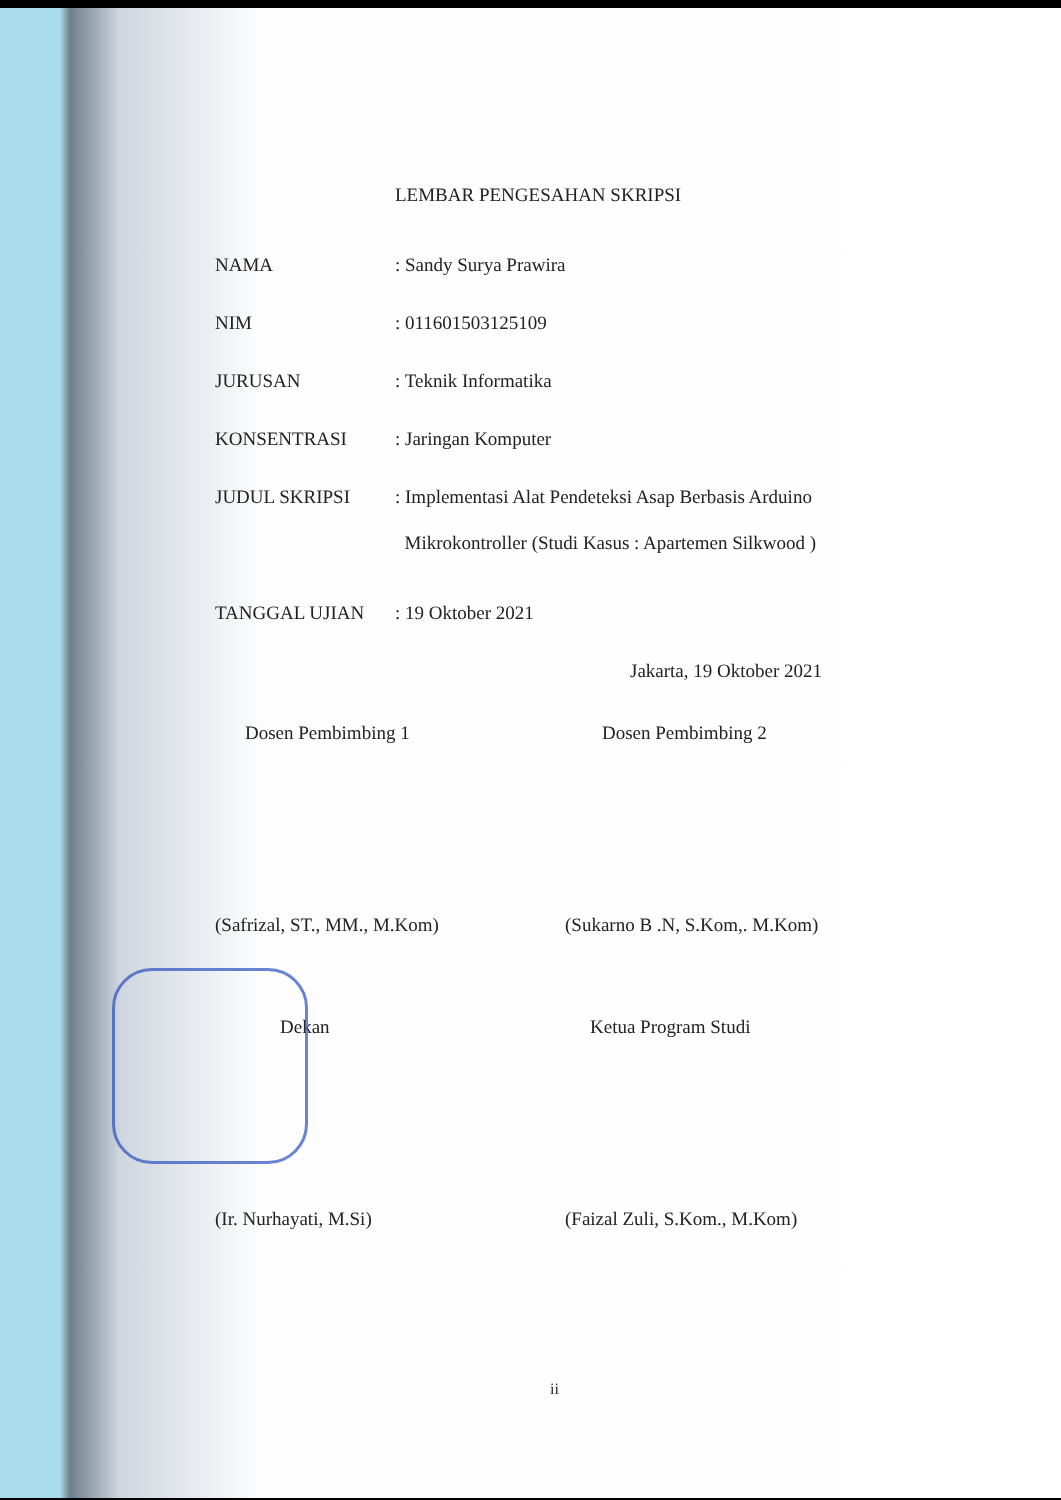LEMBAR PENGESAHAN SKRIPSI
NAMA : Sandy Surya Prawira
NIM : 011601503125109
JURUSAN : Teknik Informatika
KONSENTRASI : Jaringan Komputer
JUDUL SKRIPSI
: Implementasi Alat Pendeteksi Asap Berbasis Arduino
Mikrokontroller (Studi Kasus : Apartemen Silkwood )
TANGGAL UJIAN : 19 Oktober 2021
Jakarta, 19 Oktober 2021
Dosen Pembimbing 1
(Safrizal, ST., MM., M.Kom)
Dosen Pembimbing 2
(Sukarno B .N, S.Kom,. M.Kom)
Dekan
(Ir. Nurhayati, M.Si)
Ketua Program Studi
(Faizal Zuli, S.Kom., M.Kom)
ii